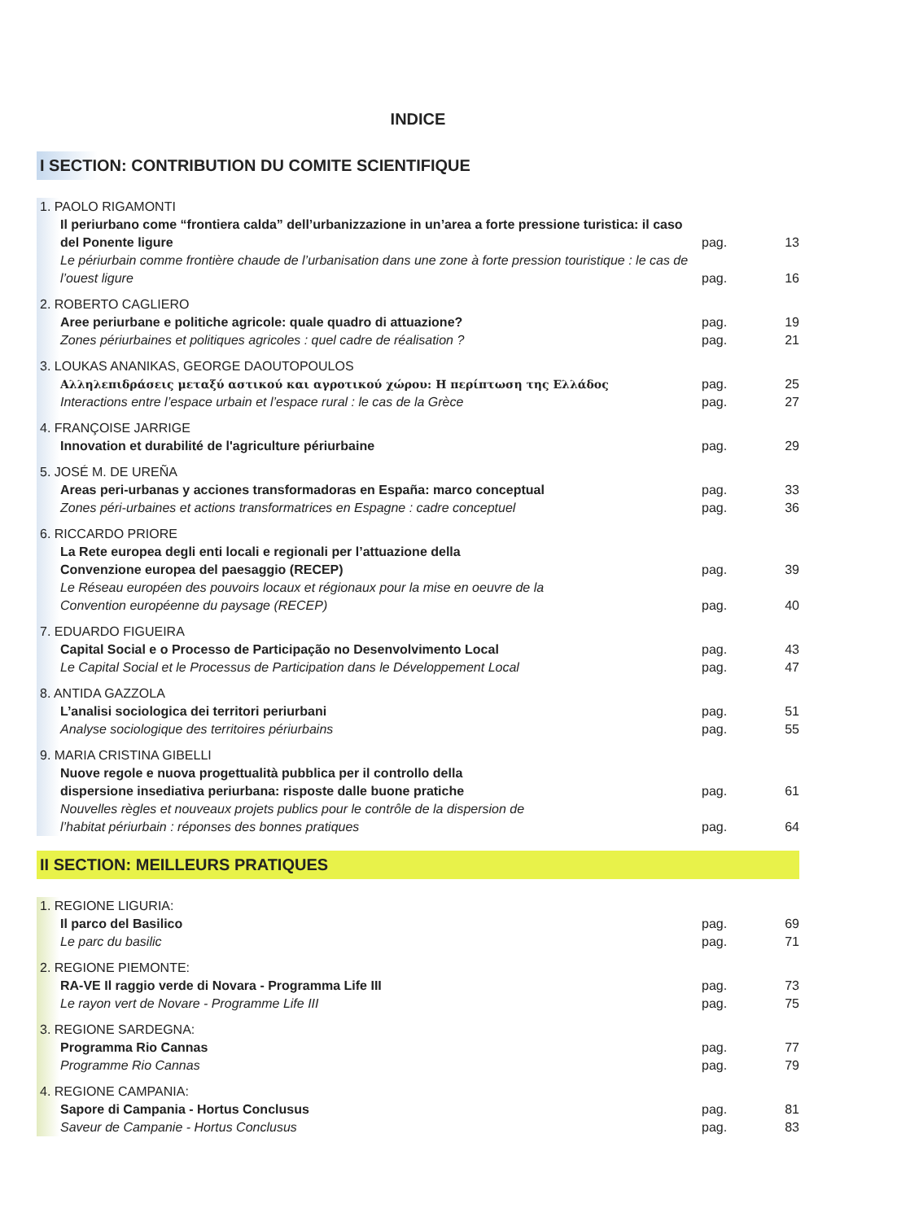INDICE
I SECTION: CONTRIBUTION DU COMITE SCIENTIFIQUE
1. PAOLO RIGAMONTI
Il periurbano come “frontiera calda” dell’urbanizzazione in un’area a forte pressione turistica: il caso del Ponente ligure
pag.
13
Le périurbain comme frontière chaude de l’urbanisation dans une zone à forte pression touristique : le cas de l’ouest ligure
pag.
16
2. ROBERTO CAGLIERO
Aree periurbane e politiche agricole: quale quadro di attuazione?
pag.
19
Zones périurbaines et politiques agricoles : quel cadre de réalisation ?
pag.
21
3. LOUKAS ANANIKAS, GEORGE DAOUTOPOULOS
Αλληλεπιδράσεις μεταξύ αστικού και αγροτικού χώρου: Η περίπτωση της Ελλάδος
pag.
25
Interactions entre l’espace urbain et l’espace rural : le cas de la Grèce
pag.
27
4. FRANÇOISE JARRIGE
Innovation et durabilité de l'agriculture périurbaine
pag.
29
5. JOSÉ M. DE UREÑA
Areas peri-urbanas y acciones transformadoras en España: marco conceptual
pag.
33
Zones péri-urbaines et actions transformatrices en Espagne : cadre conceptuel
pag.
36
6. RICCARDO PRIORE
La Rete europea degli enti locali e regionali per l’attuazione della
Convenzione europea del paesaggio (RECEP)
pag.
39
Le Réseau européen des pouvoirs locaux et régionaux pour la mise en oeuvre de la
Convention européenne du paysage (RECEP)
pag.
40
7. EDUARDO FIGUEIRA
Capital Social e o Processo de Participação no Desenvolvimento Local
pag.
43
Le Capital Social et le Processus de Participation dans le Développement Local
pag.
47
8. ANTIDA GAZZOLA
L’analisi sociologica dei territori periurbani
pag.
51
Analyse sociologique des territoires périurbains
pag.
55
9. MARIA CRISTINA GIBELLI
Nuove regole e nuova progettualità pubblica per il controllo della
dispersione insediativa periurbana: risposte dalle buone pratiche
pag.
61
Nouvelles règles et nouveaux projets publics pour le contrôle de la dispersion de
l’habitat périurbain : réponses des bonnes pratiques
pag.
64
II SECTION: MEILLEURS PRATIQUES
1. REGIONE LIGURIA:
Il parco del Basilico
pag.
69
Le parc du basilic
pag.
71
2. REGIONE PIEMONTE:
RA-VE Il raggio verde di Novara - Programma Life III
pag.
73
Le rayon vert de Novare - Programme Life III
pag.
75
3. REGIONE SARDEGNA:
Programma Rio Cannas
pag.
77
Programme Rio Cannas
pag.
79
4. REGIONE CAMPANIA:
Sapore di Campania - Hortus Conclusus
pag.
81
Saveur de Campanie - Hortus Conclusus
pag.
83